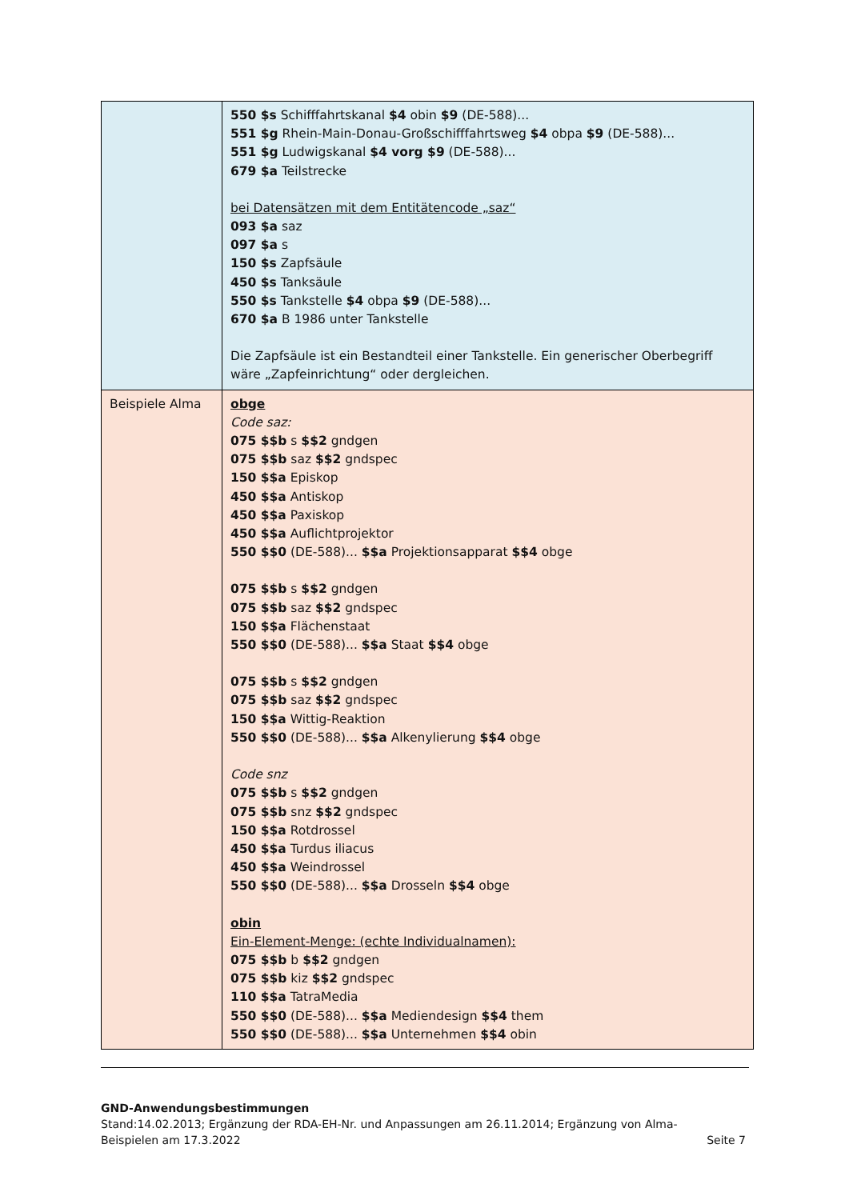| | 550 $s Schifffahrtskanal $4 obin $9 (DE-588)... 551 $g Rhein-Main-Donau-Großschifffahrtsweg $4 obpa $9 (DE-588)... 551 $g Ludwigskanal $4 vorg $9 (DE-588)... 679 $a Teilstrecke bei Datensätzen mit dem Entitätencode „saz“ 093 $a saz 097 $a s 150 $s Zapfsäule 450 $s Tanksäule 550 $s Tankstelle $4 obpa $9 (DE-588)... 670 $a B 1986 unter Tankstelle Die Zapfsäule ist ein Bestandteil einer Tankstelle. Ein generischer Oberbegriff wäre „Zapfeinrichtung“ oder dergleichen. |
| Beispiele Alma | obge Code saz: 075 $$b s $$2 gndgen 075 $$b saz $$2 gndspec 150 $$a Episkop 450 $$a Antiskop 450 $$a Paxiskop 450 $$a Auflichtprojektor 550 $$0 (DE-588)... $$a Projektionsapparat $$4 obge 075 $$b s $$2 gndgen 075 $$b saz $$2 gndspec 150 $$a Flächenstaat 550 $$0 (DE-588)... $$a Staat $$4 obge 075 $$b s $$2 gndgen 075 $$b saz $$2 gndspec 150 $$a Wittig-Reaktion 550 $$0 (DE-588)... $$a Alkenylierung $$4 obge Code snz 075 $$b s $$2 gndgen 075 $$b snz $$2 gndspec 150 $$a Rotdrossel 450 $$a Turdus iliacus 450 $$a Weindrossel 550 $$0 (DE-588)... $$a Drosseln $$4 obge obin Ein-Element-Menge: (echte Individualnamen): 075 $$b b $$2 gndgen 075 $$b kiz $$2 gndspec 110 $$a TatraMedia 550 $$0 (DE-588)... $$a Mediendesign $$4 them 550 $$0 (DE-588)... $$a Unternehmen $$4 obin |
GND-Anwendungsbestimmungen
Stand:14.02.2013; Ergänzung der RDA-EH-Nr. und Anpassungen am 26.11.2014; Ergänzung von Alma-
Beispielen am 17.3.2022 Seite 7